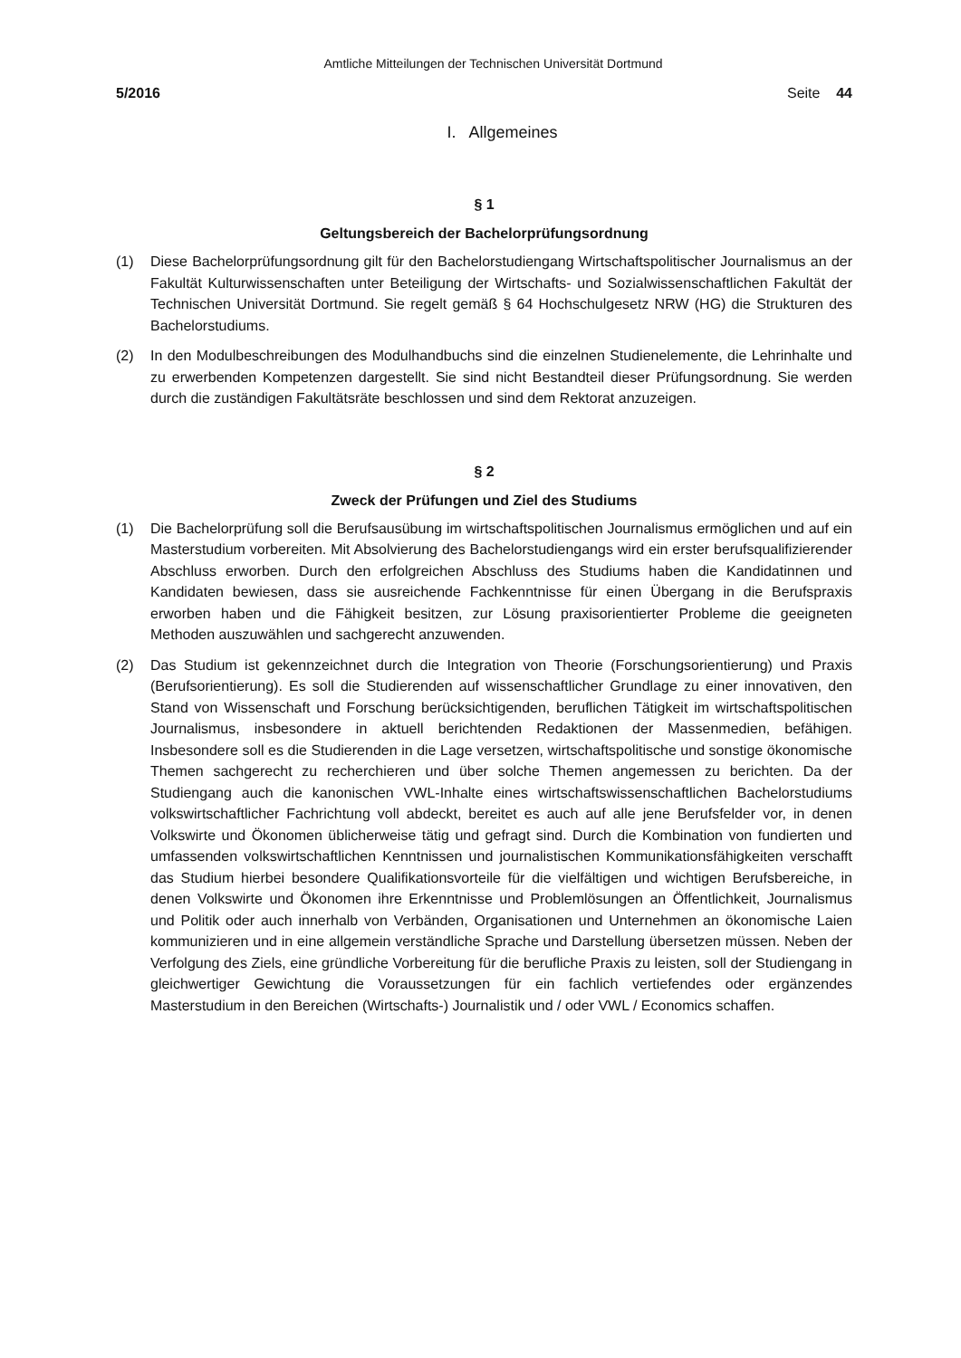Amtliche Mitteilungen der Technischen Universität Dortmund
5/2016 Seite 44
I. Allgemeines
§ 1
Geltungsbereich der Bachelorprüfungsordnung
(1) Diese Bachelorprüfungsordnung gilt für den Bachelorstudiengang Wirtschaftspolitischer Journalismus an der Fakultät Kulturwissenschaften unter Beteiligung der Wirtschafts- und Sozialwissenschaftlichen Fakultät der Technischen Universität Dortmund. Sie regelt gemäß § 64 Hochschulgesetz NRW (HG) die Strukturen des Bachelorstudiums.
(2) In den Modulbeschreibungen des Modulhandbuchs sind die einzelnen Studienelemente, die Lehrinhalte und zu erwerbenden Kompetenzen dargestellt. Sie sind nicht Bestandteil dieser Prüfungsordnung. Sie werden durch die zuständigen Fakultätsräte beschlossen und sind dem Rektorat anzuzeigen.
§ 2
Zweck der Prüfungen und Ziel des Studiums
(1) Die Bachelorprüfung soll die Berufsausübung im wirtschaftspolitischen Journalismus ermöglichen und auf ein Masterstudium vorbereiten. Mit Absolvierung des Bachelorstudiengangs wird ein erster berufsqualifizierender Abschluss erworben. Durch den erfolgreichen Abschluss des Studiums haben die Kandidatinnen und Kandidaten bewiesen, dass sie ausreichende Fachkenntnisse für einen Übergang in die Berufspraxis erworben haben und die Fähigkeit besitzen, zur Lösung praxisorientierter Probleme die geeigneten Methoden auszuwählen und sachgerecht anzuwenden.
(2) Das Studium ist gekennzeichnet durch die Integration von Theorie (Forschungsorientierung) und Praxis (Berufsorientierung). Es soll die Studierenden auf wissenschaftlicher Grundlage zu einer innovativen, den Stand von Wissenschaft und Forschung berücksichtigenden, beruflichen Tätigkeit im wirtschaftspolitischen Journalismus, insbesondere in aktuell berichtenden Redaktionen der Massenmedien, befähigen. Insbesondere soll es die Studierenden in die Lage versetzen, wirtschaftspolitische und sonstige ökonomische Themen sachgerecht zu recherchieren und über solche Themen angemessen zu berichten. Da der Studiengang auch die kanonischen VWL-Inhalte eines wirtschaftswissenschaftlichen Bachelorstudiums volkswirtschaftlicher Fachrichtung voll abdeckt, bereitet es auch auf alle jene Berufsfelder vor, in denen Volkswirte und Ökonomen üblicherweise tätig und gefragt sind. Durch die Kombination von fundierten und umfassenden volkswirtschaftlichen Kenntnissen und journalistischen Kommunikationsfähigkeiten verschafft das Studium hierbei besondere Qualifikationsvorteile für die vielfältigen und wichtigen Berufsbereiche, in denen Volkswirte und Ökonomen ihre Erkenntnisse und Problemlösungen an Öffentlichkeit, Journalismus und Politik oder auch innerhalb von Verbänden, Organisationen und Unternehmen an ökonomische Laien kommunizieren und in eine allgemein verständliche Sprache und Darstellung übersetzen müssen. Neben der Verfolgung des Ziels, eine gründliche Vorbereitung für die berufliche Praxis zu leisten, soll der Studiengang in gleichwertiger Gewichtung die Voraussetzungen für ein fachlich vertiefendes oder ergänzendes Masterstudium in den Bereichen (Wirtschafts-) Journalistik und / oder VWL / Economics schaffen.